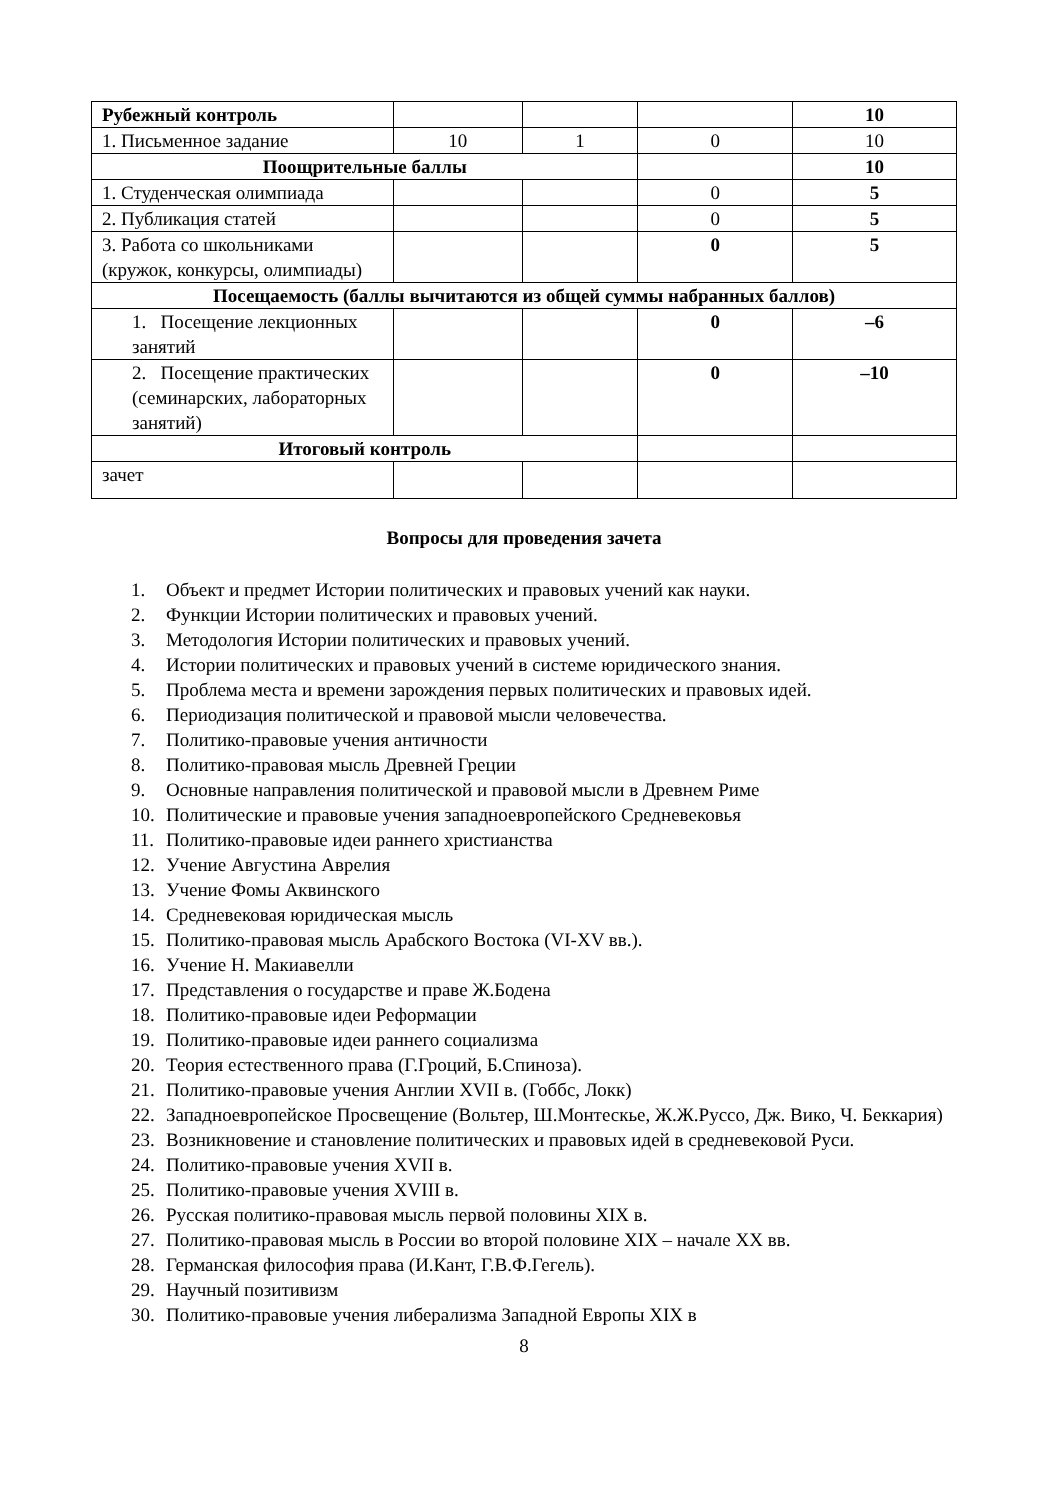| Рубежный контроль | | | | 10 |
| 1. Письменное задание | 10 | 1 | 0 | 10 |
| Поощрительные баллы | | | | 10 |
| 1. Студенческая олимпиада | | | 0 | 5 |
| 2. Публикация статей | | | 0 | 5 |
| 3. Работа со школьниками (кружок, конкурсы, олимпиады) | | | 0 | 5 |
| Посещаемость (баллы вычитаются из общей суммы набранных баллов) | | | | |
| 1. Посещение лекционных занятий | | | 0 | –6 |
| 2. Посещение практических (семинарских, лабораторных занятий) | | | 0 | –10 |
| Итоговый контроль | | | | |
| зачет | | | | |
Вопросы для проведения зачета
1. Объект и предмет Истории политических и правовых учений как науки.
2. Функции Истории политических и правовых учений.
3. Методология Истории политических и правовых учений.
4. Истории политических и правовых учений в системе юридического знания.
5. Проблема места и времени зарождения первых политических и правовых идей.
6. Периодизация политической и правовой мысли человечества.
7. Политико-правовые учения античности
8. Политико-правовая мысль Древней Греции
9. Основные направления политической и правовой мысли в Древнем Риме
10. Политические и правовые учения западноевропейского Средневековья
11. Политико-правовые идеи раннего христианства
12. Учение Августина Аврелия
13. Учение Фомы Аквинского
14. Средневековая юридическая мысль
15. Политико-правовая мысль Арабского Востока (VI-XV вв.).
16. Учение Н. Макиавелли
17. Представления о государстве и праве Ж.Бодена
18. Политико-правовые идеи Реформации
19. Политико-правовые идеи раннего социализма
20. Теория естественного права (Г.Гроций, Б.Спиноза).
21. Политико-правовые учения Англии XVII в. (Гоббс, Локк)
22. Западноевропейское Просвещение (Вольтер, Ш.Монтескье, Ж.Ж.Руссо, Дж. Вико, Ч. Беккария)
23. Возникновение и становление политических и правовых идей в средневековой Руси.
24. Политико-правовые учения XVII в.
25. Политико-правовые учения XVIII в.
26. Русская политико-правовая мысль первой половины XIX в.
27. Политико-правовая мысль в России во второй половине XIX – начале XX вв.
28. Германская философия права (И.Кант, Г.В.Ф.Гегель).
29. Научный позитивизм
30. Политико-правовые учения либерализма Западной Европы XIX в
8